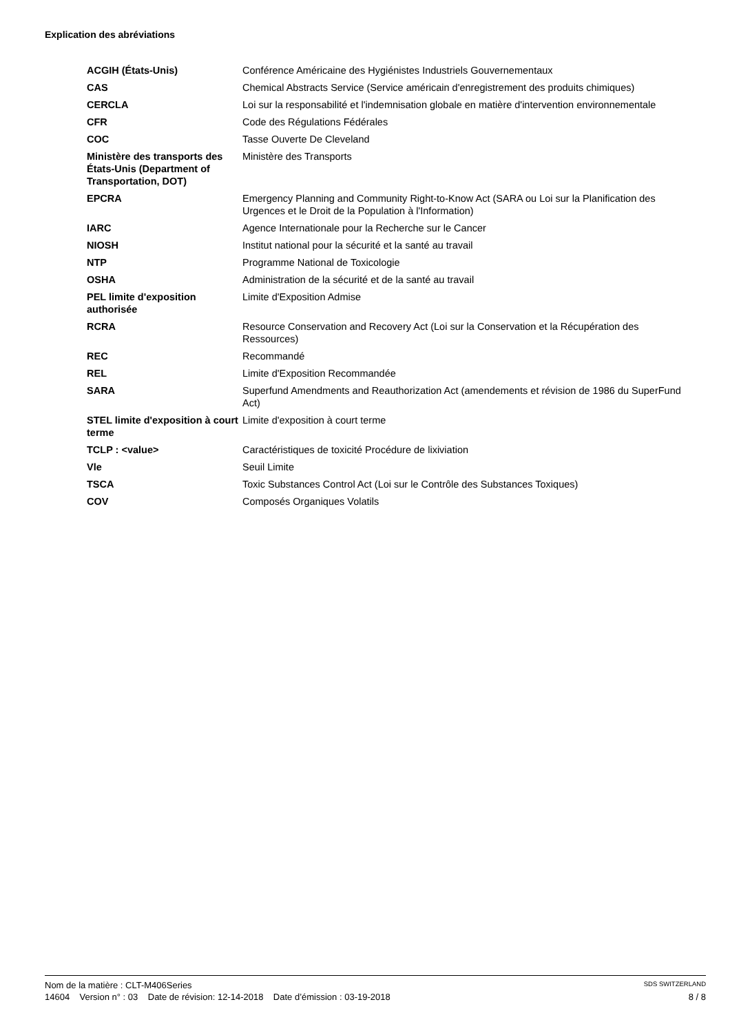Explication des abréviations
| ACGIH (États-Unis) | Conférence Américaine des Hygiénistes Industriels Gouvernementaux |
| CAS | Chemical Abstracts Service (Service américain d'enregistrement des produits chimiques) |
| CERCLA | Loi sur la responsabilité et l'indemnisation globale en matière d'intervention environnementale |
| CFR | Code des Régulations Fédérales |
| COC | Tasse Ouverte De Cleveland |
| Ministère des transports des États-Unis (Department of Transportation, DOT) | Ministère des Transports |
| EPCRA | Emergency Planning and Community Right-to-Know Act (SARA ou Loi sur la Planification des Urgences et le Droit de la Population à l'Information) |
| IARC | Agence Internationale pour la Recherche sur le Cancer |
| NIOSH | Institut national pour la sécurité et la santé au travail |
| NTP | Programme National de Toxicologie |
| OSHA | Administration de la sécurité et de la santé au travail |
| PEL limite d'exposition authorisée | Limite d'Exposition Admise |
| RCRA | Resource Conservation and Recovery Act (Loi sur la Conservation et la Récupération des Ressources) |
| REC | Recommandé |
| REL | Limite d'Exposition Recommandée |
| SARA | Superfund Amendments and Reauthorization Act (amendements et révision de 1986 du SuperFund Act) |
| STEL limite d'exposition à court terme | Limite d'exposition à court terme |
| TCLP : <value> | Caractéristiques de toxicité Procédure de lixiviation |
| Vle | Seuil Limite |
| TSCA | Toxic Substances Control Act (Loi sur le Contrôle des Substances Toxiques) |
| COV | Composés Organiques Volatils |
Nom de la matière : CLT-M406Series SDS SWITZERLAND
14604 Version n° : 03 Date de révision: 12-14-2018 Date d’émission : 03-19-2018 8 / 8